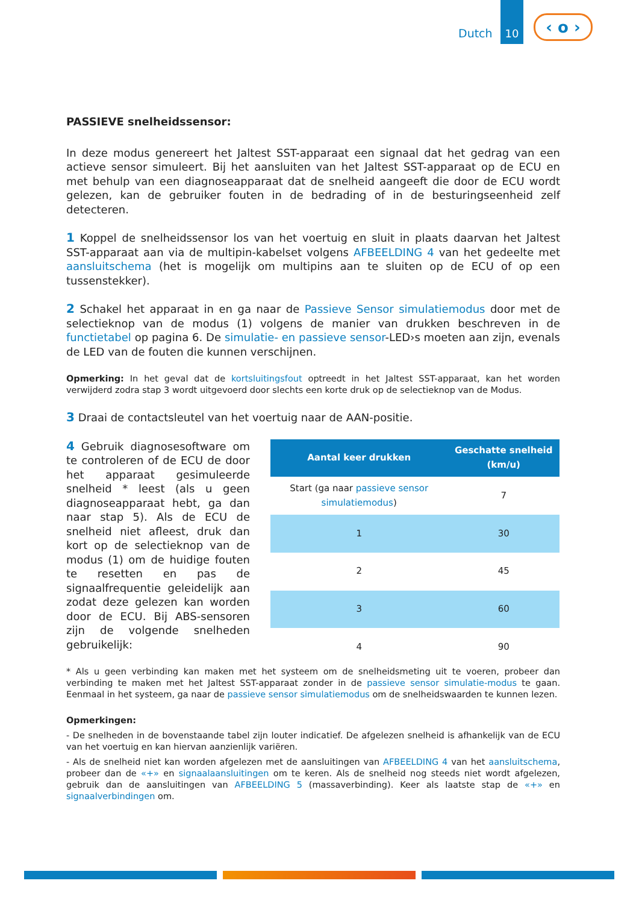Dutch
10
‹ o ›
PASSIEVE snelheidssensor:
In deze modus genereert het Jaltest SST-apparaat een signaal dat het gedrag van een actieve sensor simuleert. Bij het aansluiten van het Jaltest SST-apparaat op de ECU en met behulp van een diagnoseapparaat dat de snelheid aangeeft die door de ECU wordt gelezen, kan de gebruiker fouten in de bedrading of in de besturingseenheid zelf detecteren.
1 Koppel de snelheidssensor los van het voertuig en sluit in plaats daarvan het Jaltest SST-apparaat aan via de multipin-kabelset volgens AFBEELDING 4 van het gedeelte met aansluitschema (het is mogelijk om multipins aan te sluiten op de ECU of op een tussenstekker).
2 Schakel het apparaat in en ga naar de Passieve Sensor simulatiemodus door met de selectieknop van de modus (1) volgens de manier van drukken beschreven in de functietabel op pagina 6. De simulatie- en passieve sensor-LED›s moeten aan zijn, evenals de LED van de fouten die kunnen verschijnen.
Opmerking: In het geval dat de kortsluitingsfout optreedt in het Jaltest SST-apparaat, kan het worden verwijderd zodra stap 3 wordt uitgevoerd door slechts een korte druk op de selectieknop van de Modus.
3 Draai de contactsleutel van het voertuig naar de AAN-positie.
4 Gebruik diagnosesoftware om te controleren of de ECU de door het apparaat gesimuleerde snelheid * leest (als u geen diagnoseapparaat hebt, ga dan naar stap 5). Als de ECU de snelheid niet afleest, druk dan kort op de selectieknop van de modus (1) om de huidige fouten te resetten en pas de signaalfrequentie geleidelijk aan zodat deze gelezen kan worden door de ECU. Bij ABS-sensoren zijn de volgende snelheden gebruikelijk:
| Aantal keer drukken | Geschatte snelheid (km/u) |
| --- | --- |
| Start (ga naar passieve sensor simulatiemodus ) | 7 |
| 1 | 30 |
| 2 | 45 |
| 3 | 60 |
| 4 | 90 |
* Als u geen verbinding kan maken met het systeem om de snelheidsmeting uit te voeren, probeer dan verbinding te maken met het Jaltest SST-apparaat zonder in de passieve sensor simulatie-modus te gaan. Eenmaal in het systeem, ga naar de passieve sensor simulatiemodus om de snelheidswaarden te kunnen lezen.
Opmerkingen:
- De snelheden in de bovenstaande tabel zijn louter indicatief. De afgelezen snelheid is afhankelijk van de ECU van het voertuig en kan hiervan aanzienlijk variëren.
- Als de snelheid niet kan worden afgelezen met de aansluitingen van AFBEELDING 4 van het aansluitschema, probeer dan de «+» en signaalaansluitingen om te keren. Als de snelheid nog steeds niet wordt afgelezen, gebruik dan de aansluitingen van AFBEELDING 5 (massaverbinding). Keer als laatste stap de «+» en signaalverbindingen om.